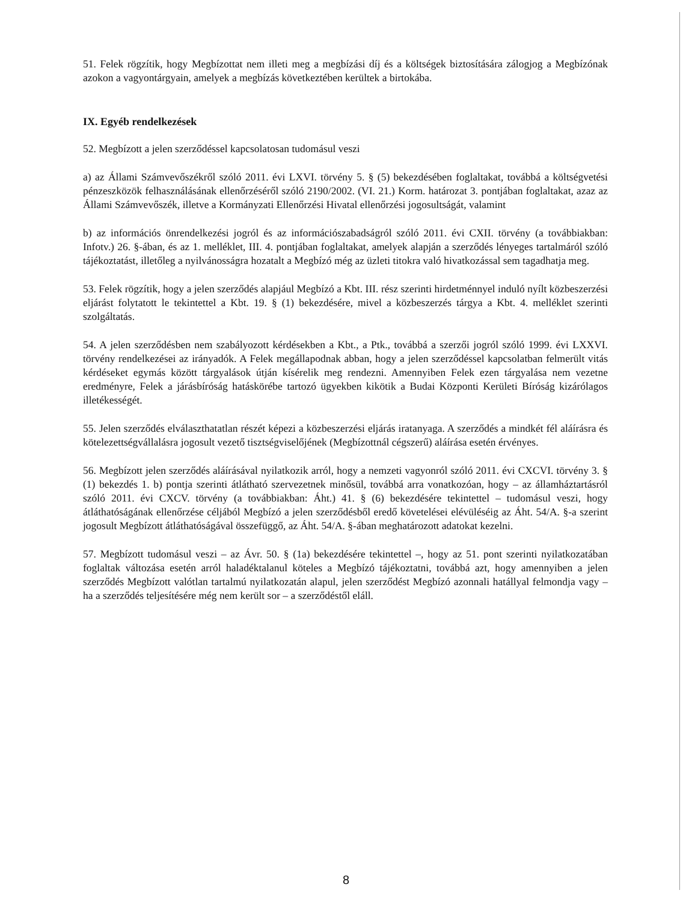51. Felek rögzítik, hogy Megbízottat nem illeti meg a megbízási díj és a költségek biztosítására zálogjog a Megbízónak azokon a vagyontárgyain, amelyek a megbízás következtében kerültek a birtokába.
IX. Egyéb rendelkezések
52. Megbízott a jelen szerződéssel kapcsolatosan tudomásul veszi
a) az Állami Számvevőszékről szóló 2011. évi LXVI. törvény 5. § (5) bekezdésében foglaltakat, továbbá a költségvetési pénzeszközök felhasználásának ellenőrzéséről szóló 2190/2002. (VI. 21.) Korm. határozat 3. pontjában foglaltakat, azaz az Állami Számvevőszék, illetve a Kormányzati Ellenőrzési Hivatal ellenőrzési jogosultságát, valamint
b) az információs önrendelkezési jogról és az információszabadságról szóló 2011. évi CXII. törvény (a továbbiakban: Infotv.) 26. §-ában, és az 1. melléklet, III. 4. pontjában foglaltakat, amelyek alapján a szerződés lényeges tartalmáról szóló tájékoztatást, illetőleg a nyilvánosságra hozatalt a Megbízó még az üzleti titokra való hivatkozással sem tagadhatja meg.
53. Felek rögzítik, hogy a jelen szerződés alapjául Megbízó a Kbt. III. rész szerinti hirdetménnyel induló nyílt közbeszerzési eljárást folytatott le tekintettel a Kbt. 19. § (1) bekezdésére, mivel a közbeszerzés tárgya a Kbt. 4. melléklet szerinti szolgáltatás.
54. A jelen szerződésben nem szabályozott kérdésekben a Kbt., a Ptk., továbbá a szerzői jogról szóló 1999. évi LXXVI. törvény rendelkezései az irányadók. A Felek megállapodnak abban, hogy a jelen szerződéssel kapcsolatban felmerült vitás kérdéseket egymás között tárgyalások útján kísérelik meg rendezni. Amennyiben Felek ezen tárgyalása nem vezetne eredményre, Felek a járásbíróság hatáskörébe tartozó ügyekben kikötik a Budai Központi Kerületi Bíróság kizárólagos illetékességét.
55. Jelen szerződés elválaszthatatlan részét képezi a közbeszerzési eljárás iratanyaga. A szerződés a mindkét fél aláírásra és kötelezettségvállalásra jogosult vezető tisztségviselőjének (Megbízottnál cégszerű) aláírása esetén érvényes.
56. Megbízott jelen szerződés aláírásával nyilatkozik arról, hogy a nemzeti vagyonról szóló 2011. évi CXCVI. törvény 3. § (1) bekezdés 1. b) pontja szerinti átlátható szervezetnek minősül, továbbá arra vonatkozóan, hogy – az államháztartásról szóló 2011. évi CXCV. törvény (a továbbiakban: Áht.) 41. § (6) bekezdésére tekintettel – tudomásul veszi, hogy átláthatóságának ellenőrzése céljából Megbízó a jelen szerződésből eredő követelései elévüléséig az Áht. 54/A. §-a szerint jogosult Megbízott átláthatóságával összefüggő, az Áht. 54/A. §-ában meghatározott adatokat kezelni.
57. Megbízott tudomásul veszi – az Ávr. 50. § (1a) bekezdésére tekintettel –, hogy az 51. pont szerinti nyilatkozatában foglaltak változása esetén arról haladéktalanul köteles a Megbízó tájékoztatni, továbbá azt, hogy amennyiben a jelen szerződés Megbízott valótlan tartalmú nyilatkozatán alapul, jelen szerződést Megbízó azonnali hatállyal felmondja vagy – ha a szerződés teljesítésére még nem került sor – a szerződéstől eláll.
8